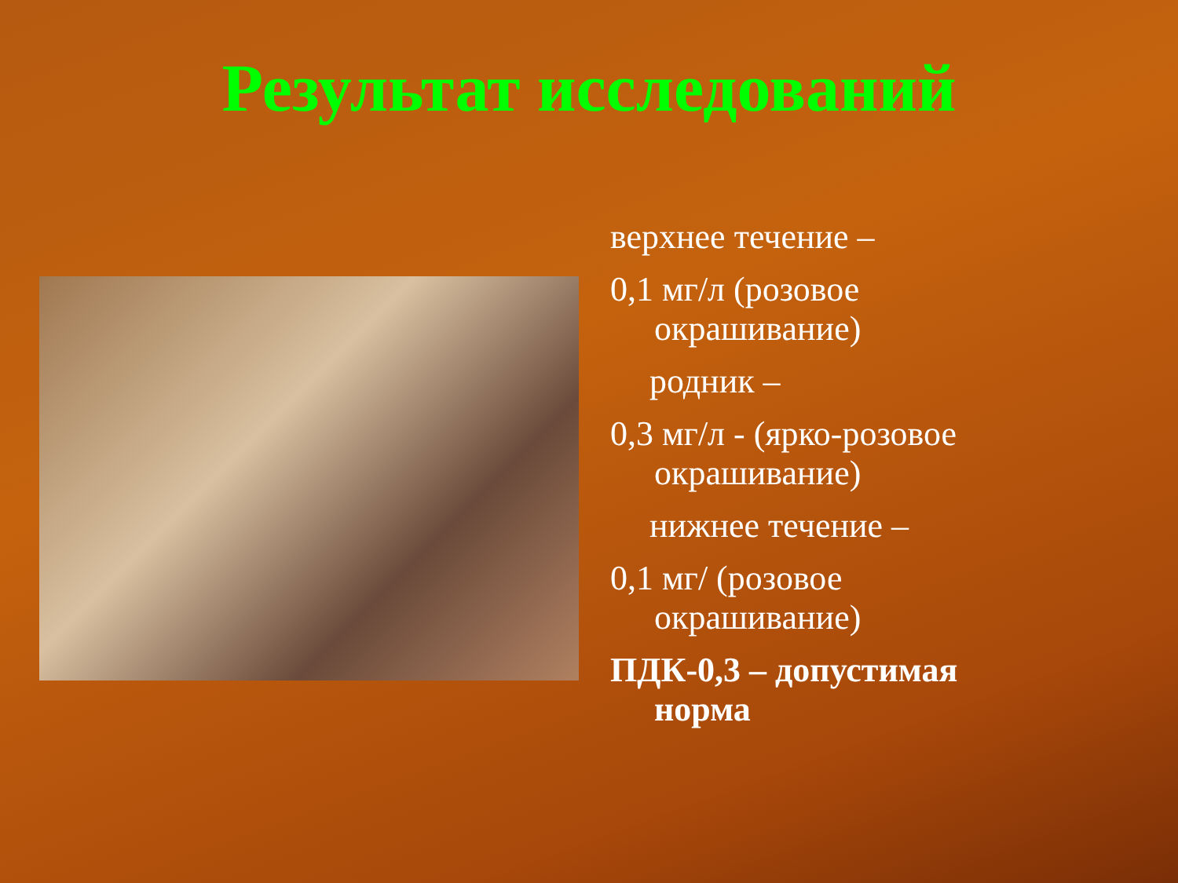Результат исследований
верхнее течение –
0,1 мг/л (розовое окрашивание)
родник –
0,3 мг/л - (ярко-розовое окрашивание)
нижнее течение –
0,1 мг/ (розовое окрашивание)
ПДК-0,3 – допустимая норма